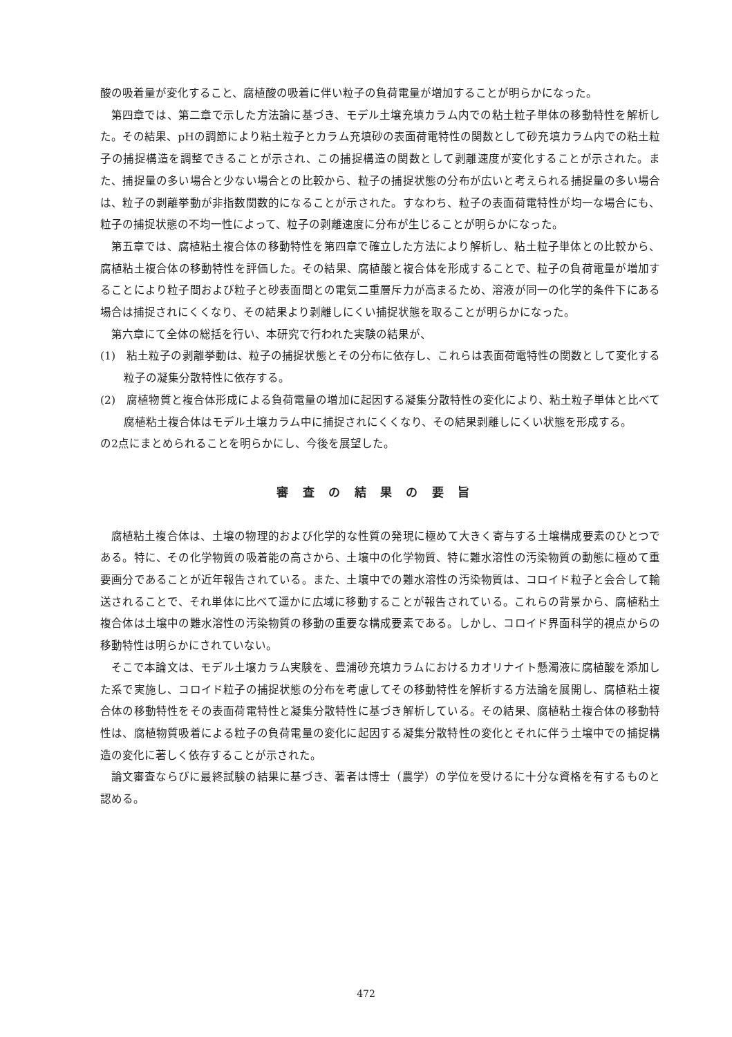酸の吸着量が変化すること、腐植酸の吸着に伴い粒子の負荷電量が増加することが明らかになった。
第四章では、第二章で示した方法論に基づき、モデル土壌充填カラム内での粘土粒子単体の移動特性を解析した。その結果、pHの調節により粘土粒子とカラム充填砂の表面荷電特性の関数として砂充填カラム内での粘土粒子の捕捉構造を調整できることが示され、この捕捉構造の関数として剥離速度が変化することが示された。また、捕捉量の多い場合と少ない場合との比較から、粒子の捕捉状態の分布が広いと考えられる捕捉量の多い場合は、粒子の剥離挙動が非指数関数的になることが示された。すなわち、粒子の表面荷電特性が均一な場合にも、粒子の捕捉状態の不均一性によって、粒子の剥離速度に分布が生じることが明らかになった。
第五章では、腐植粘土複合体の移動特性を第四章で確立した方法により解析し、粘土粒子単体との比較から、腐植粘土複合体の移動特性を評価した。その結果、腐植酸と複合体を形成することで、粒子の負荷電量が増加することにより粒子間および粒子と砂表面間との電気二重層斥力が高まるため、溶液が同一の化学的条件下にある場合は捕捉されにくくなり、その結果より剥離しにくい捕捉状態を取ることが明らかになった。
第六章にて全体の総括を行い、本研究で行われた実験の結果が、
(1)　粘土粒子の剥離挙動は、粒子の捕捉状態とその分布に依存し、これらは表面荷電特性の関数として変化する粒子の凝集分散特性に依存する。
(2)　腐植物質と複合体形成による負荷電量の増加に起因する凝集分散特性の変化により、粘土粒子単体と比べて腐植粘土複合体はモデル土壌カラム中に捕捉されにくくなり、その結果剥離しにくい状態を形成する。
の2点にまとめられることを明らかにし、今後を展望した。
審査の結果の要旨
腐植粘土複合体は、土壌の物理的および化学的な性質の発現に極めて大きく寄与する土壌構成要素のひとつである。特に、その化学物質の吸着能の高さから、土壌中の化学物質、特に難水溶性の汚染物質の動態に極めて重要画分であることが近年報告されている。また、土壌中での難水溶性の汚染物質は、コロイド粒子と会合して輸送されることで、それ単体に比べて遥かに広域に移動することが報告されている。これらの背景から、腐植粘土複合体は土壌中の難水溶性の汚染物質の移動の重要な構成要素である。しかし、コロイド界面科学的視点からの移動特性は明らかにされていない。
そこで本論文は、モデル土壌カラム実験を、豊浦砂充填カラムにおけるカオリナイト懸濁液に腐植酸を添加した系で実施し、コロイド粒子の捕捉状態の分布を考慮してその移動特性を解析する方法論を展開し、腐植粘土複合体の移動特性をその表面荷電特性と凝集分散特性に基づき解析している。その結果、腐植粘土複合体の移動特性は、腐植物質吸着による粒子の負荷電量の変化に起因する凝集分散特性の変化とそれに伴う土壌中での捕捉構造の変化に著しく依存することが示された。
論文審査ならびに最終試験の結果に基づき、著者は博士（農学）の学位を受けるに十分な資格を有するものと認める。
472